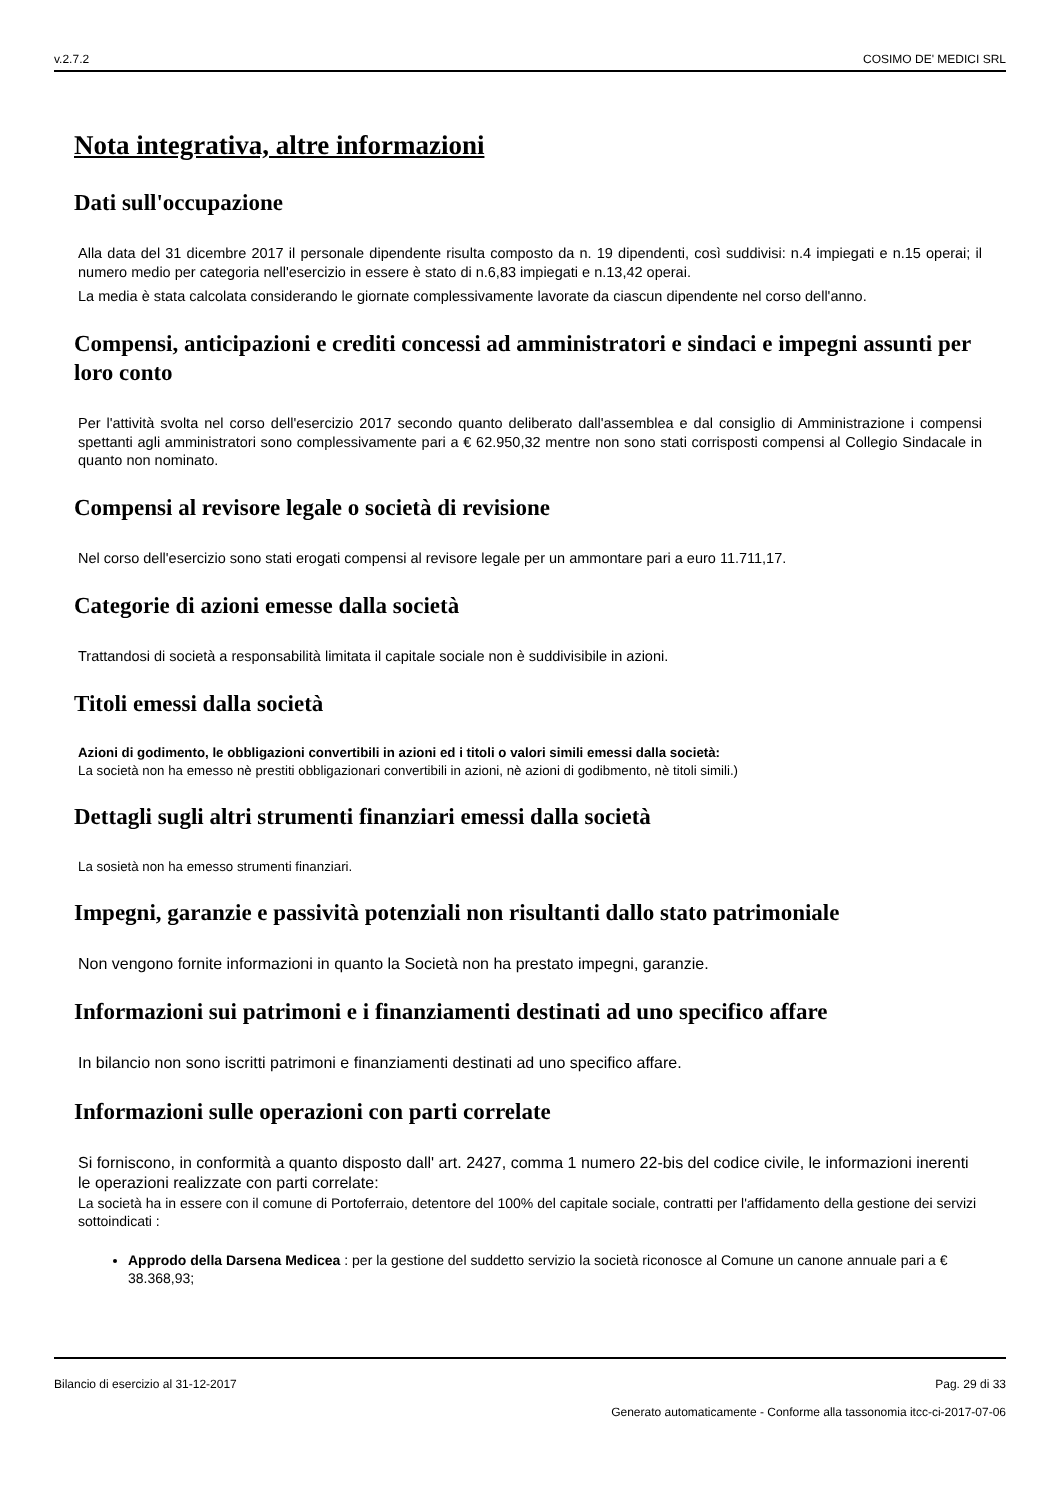v.2.7.2 COSIMO DE' MEDICI SRL
Nota integrativa, altre informazioni
Dati sull'occupazione
Alla data del 31 dicembre 2017 il personale dipendente risulta composto da n. 19 dipendenti, così suddivisi: n.4 impiegati e n.15 operai; il numero medio per categoria nell'esercizio in essere è stato di n.6,83 impiegati e n.13,42 operai.
La media è stata calcolata considerando le giornate complessivamente lavorate da ciascun dipendente nel corso dell'anno.
Compensi, anticipazioni e crediti concessi ad amministratori e sindaci e impegni assunti per loro conto
Per l'attività svolta nel corso dell'esercizio 2017 secondo quanto deliberato dall'assemblea e dal consiglio di Amministrazione i compensi spettanti agli amministratori sono complessivamente pari a € 62.950,32 mentre non sono stati corrisposti compensi al Collegio Sindacale in quanto non nominato.
Compensi al revisore legale o società di revisione
Nel corso dell'esercizio sono stati erogati compensi al revisore legale per un ammontare pari a euro 11.711,17.
Categorie di azioni emesse dalla società
Trattandosi di società a responsabilità limitata il capitale sociale non è suddivisibile in azioni.
Titoli emessi dalla società
Azioni di godimento, le obbligazioni convertibili in azioni ed i titoli o valori simili emessi dalla società:
La società non ha emesso nè prestiti obbligazionari convertibili in azioni, nè azioni di godibmento, nè titoli simili.)
Dettagli sugli altri strumenti finanziari emessi dalla società
La sosietà non ha emesso strumenti finanziari.
Impegni, garanzie e passività potenziali non risultanti dallo stato patrimoniale
Non vengono fornite informazioni in quanto la Società non ha prestato impegni, garanzie.
Informazioni sui patrimoni e i finanziamenti destinati ad uno specifico affare
In bilancio non sono iscritti patrimoni e finanziamenti destinati ad uno specifico affare.
Informazioni sulle operazioni con parti correlate
Si forniscono, in conformità a quanto disposto dall' art. 2427, comma 1 numero 22-bis del codice civile, le informazioni inerenti le operazioni realizzate con parti correlate:
La società ha in essere con il comune di Portoferraio, detentore del 100% del capitale sociale, contratti per l'affidamento della gestione dei servizi sottoindicati :
Approdo della Darsena Medicea : per la gestione del suddetto servizio la società riconosce al Comune un canone annuale pari a € 38.368,93;
Bilancio di esercizio al 31-12-2017 Pag. 29 di 33
Generato automaticamente - Conforme alla tassonomia itcc-ci-2017-07-06